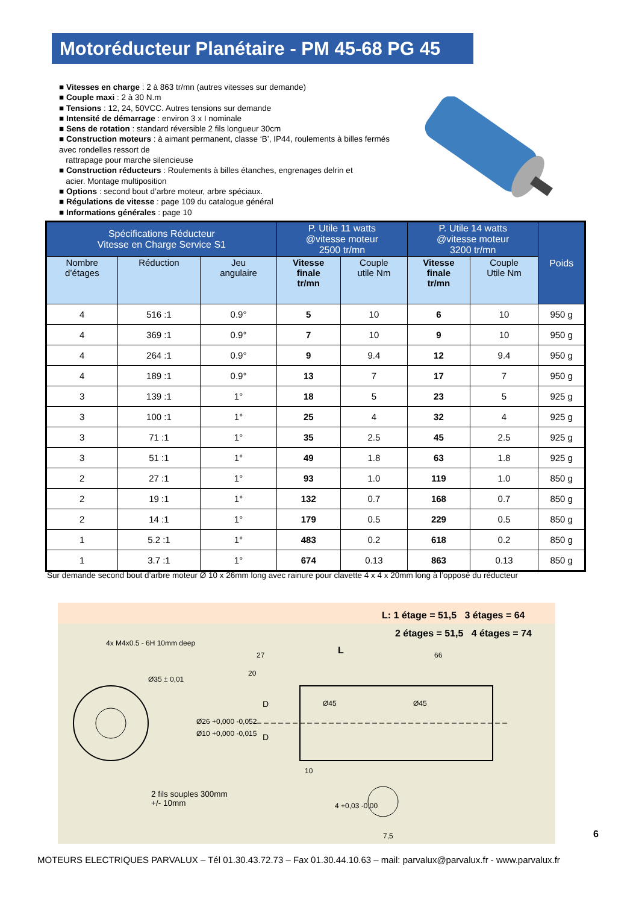Motoréducteur Planétaire - PM 45-68 PG 45
■ Vitesses en charge : 2 à 863 tr/mn (autres vitesses sur demande)
■ Couple maxi : 2 à 30 N.m
■ Tensions : 12, 24, 50VCC. Autres tensions sur demande
■ Intensité de démarrage : environ 3 x I nominale
■ Sens de rotation : standard réversible 2 fils longueur 30cm
■ Construction moteurs : à aimant permanent, classe ‘B’, IP44, roulements à billes fermés avec rondelles ressort de
rattrapage pour marche silencieuse
■ Construction réducteurs : Roulements à billes étanches, engrenages delrin et
acier. Montage multiposition
■ Options : second bout d’arbre moteur, arbre spéciaux.
■ Régulations de vitesse : page 109 du catalogue général
■ Informations générales : page 10
| Spécifications Réducteur Vitesse en Charge Service S1 | | | P. Utile 11 watts @vitesse moteur 2500 tr/mn | | P. Utile 14 watts @vitesse moteur 3200 tr/mn | | Poids |
| --- | --- | --- | --- | --- | --- | --- | --- |
| Nombre d’étages | Réduction | Jeu angulaire | Vitesse finale tr/mn | Couple utile Nm | Vitesse finale tr/mn | Couple Utile Nm | |
| 4 | 516 :1 | 0.9° | 5 | 10 | 6 | 10 | 950 g |
| 4 | 369 :1 | 0.9° | 7 | 10 | 9 | 10 | 950 g |
| 4 | 264 :1 | 0.9° | 9 | 9.4 | 12 | 9.4 | 950 g |
| 4 | 189 :1 | 0.9° | 13 | 7 | 17 | 7 | 950 g |
| 3 | 139 :1 | 1° | 18 | 5 | 23 | 5 | 925 g |
| 3 | 100 :1 | 1° | 25 | 4 | 32 | 4 | 925 g |
| 3 | 71 :1 | 1° | 35 | 2.5 | 45 | 2.5 | 925 g |
| 3 | 51 :1 | 1° | 49 | 1.8 | 63 | 1.8 | 925 g |
| 2 | 27 :1 | 1° | 93 | 1.0 | 119 | 1.0 | 850 g |
| 2 | 19 :1 | 1° | 132 | 0.7 | 168 | 0.7 | 850 g |
| 2 | 14 :1 | 1° | 179 | 0.5 | 229 | 0.5 | 850 g |
| 1 | 5.2 :1 | 1° | 483 | 0.2 | 618 | 0.2 | 850 g |
| 1 | 3.7 :1 | 1° | 674 | 0.13 | 863 | 0.13 | 850 g |
Sur demande second bout d’arbre moteur Ø 10 x 26mm long avec rainure pour clavette 4 x 4 x 20mm long à l’opposé du réducteur
L: 1 étage = 51,5 3 étages = 64
2 étages = 51,5 4 étages = 74
L
27
20
66
10
7,5
4x M4x0.5 - 6H 10mm deep
Ø35 ± 0,01
Ø26 +0,000 -0,052
Ø10 +0,000 -0,015
Ø45 Ø45
D
D
4 +0,03 -0,00
2 fils souples 300mm
+/- 10mm
6
MOTEURS ELECTRIQUES PARVALUX – Tél 01.30.43.72.73 – Fax 01.30.44.10.63 – mail: parvalux@parvalux.fr - www.parvalux.fr